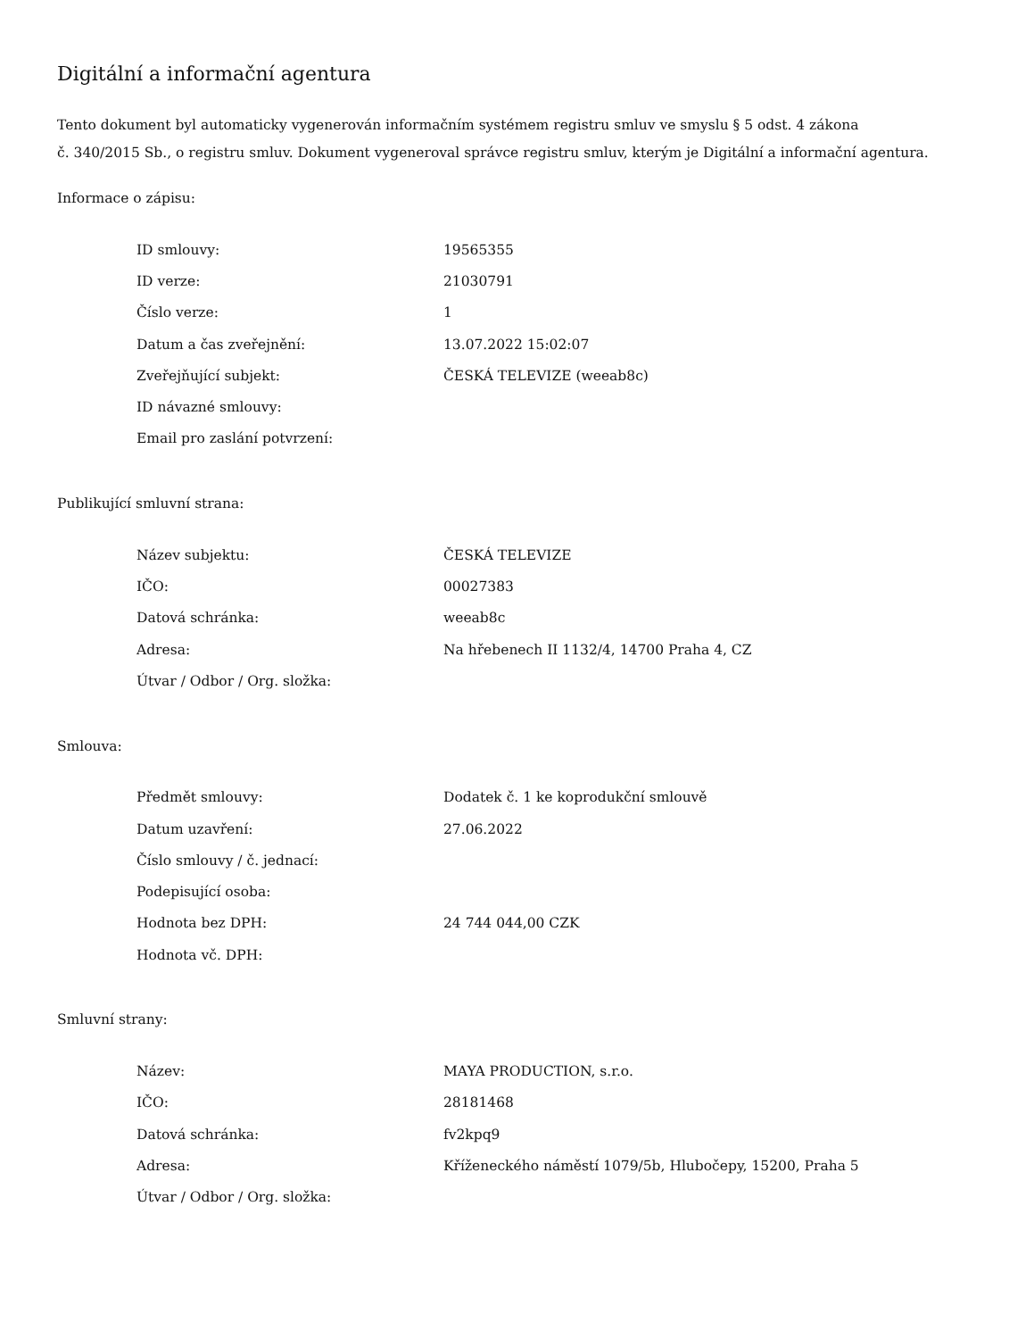Digitální a informační agentura
Tento dokument byl automaticky vygenerován informačním systémem registru smluv ve smyslu § 5 odst. 4 zákona
č. 340/2015 Sb., o registru smluv. Dokument vygeneroval správce registru smluv, kterým je Digitální a informační agentura.
Informace o zápisu:
| ID smlouvy: | 19565355 |
| ID verze: | 21030791 |
| Číslo verze: | 1 |
| Datum a čas zveřejnění: | 13.07.2022 15:02:07 |
| Zveřejňující subjekt: | ČESKÁ TELEVIZE (weeab8c) |
| ID návazné smlouvy: | |
| Email pro zaslání potvrzení: | |
Publikující smluvní strana:
| Název subjektu: | ČESKÁ TELEVIZE |
| IČO: | 00027383 |
| Datová schránka: | weeab8c |
| Adresa: | Na hřebenech II 1132/4, 14700 Praha 4, CZ |
| Útvar / Odbor / Org. složka: | |
Smlouva:
| Předmět smlouvy: | Dodatek č. 1 ke koprodukční smlouvě |
| Datum uzavření: | 27.06.2022 |
| Číslo smlouvy / č. jednací: | |
| Podepisující osoba: | |
| Hodnota bez DPH: | 24 744 044,00 CZK |
| Hodnota vč. DPH: | |
Smluvní strany:
| Název: | MAYA PRODUCTION, s.r.o. |
| IČO: | 28181468 |
| Datová schránka: | fv2kpq9 |
| Adresa: | Kříženeckého náměstí 1079/5b, Hlubočepy, 15200, Praha 5 |
| Útvar / Odbor / Org. složka: | |